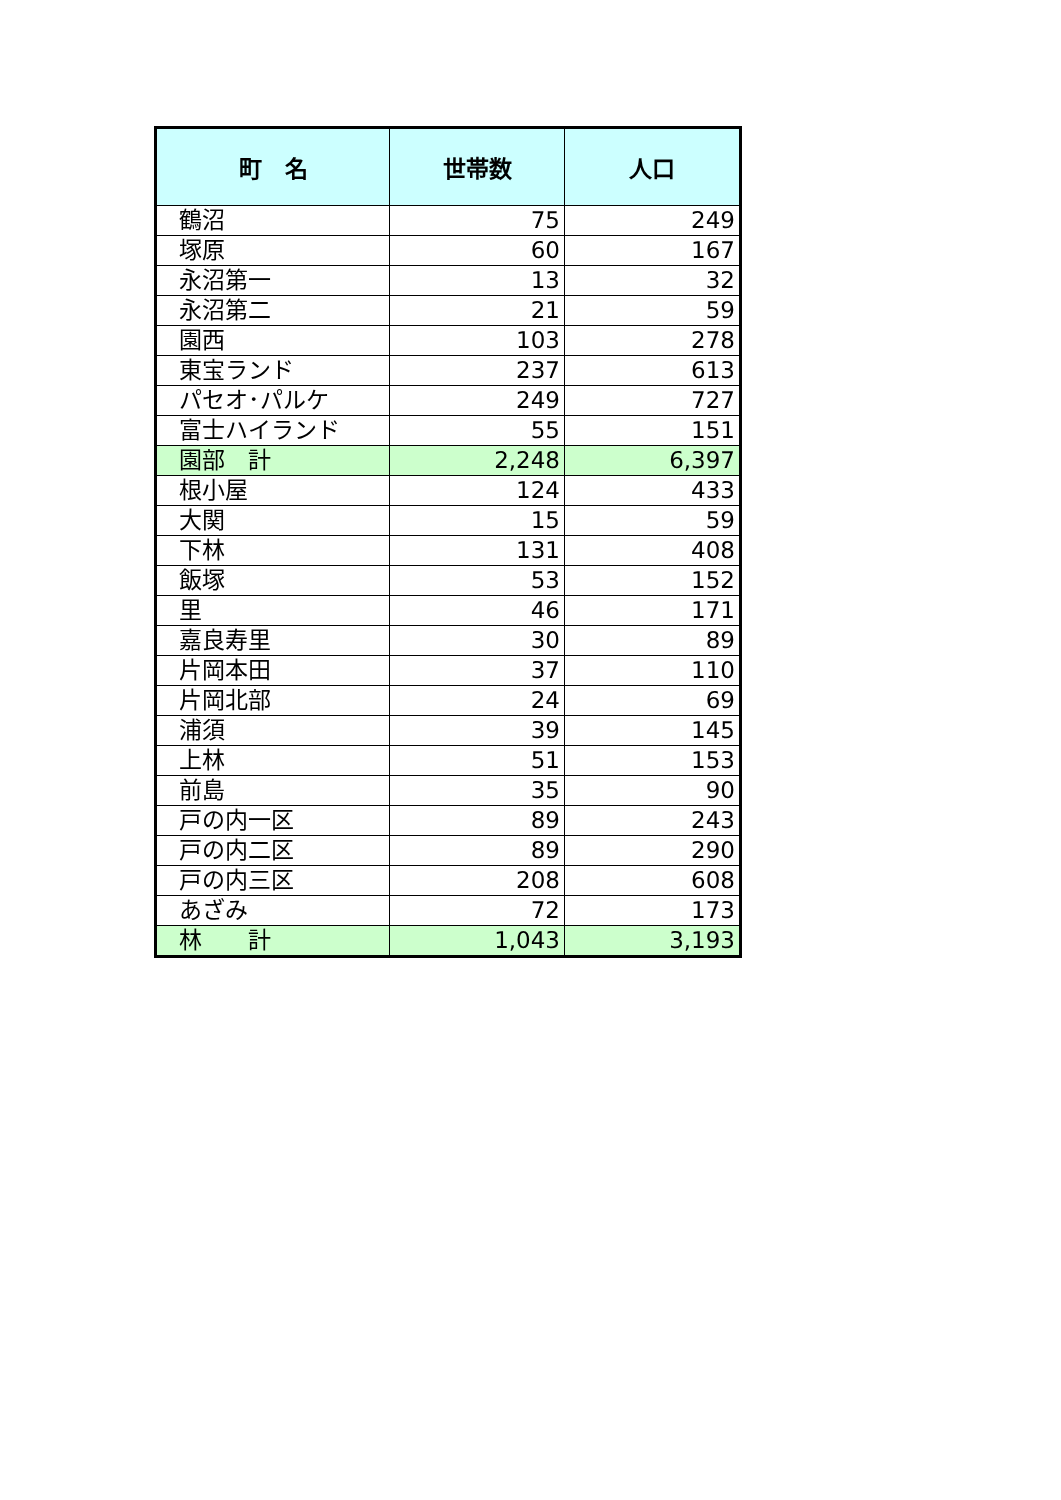| 町 名 | 世帯数 | 人口 |
| --- | --- | --- |
| 鶴沼 | 75 | 249 |
| 塚原 | 60 | 167 |
| 永沼第一 | 13 | 32 |
| 永沼第二 | 21 | 59 |
| 園西 | 103 | 278 |
| 東宝ランド | 237 | 613 |
| パセオ･パルケ | 249 | 727 |
| 富士ハイランド | 55 | 151 |
| 園部 計 | 2,248 | 6,397 |
| 根小屋 | 124 | 433 |
| 大関 | 15 | 59 |
| 下林 | 131 | 408 |
| 飯塚 | 53 | 152 |
| 里 | 46 | 171 |
| 嘉良寿里 | 30 | 89 |
| 片岡本田 | 37 | 110 |
| 片岡北部 | 24 | 69 |
| 浦須 | 39 | 145 |
| 上林 | 51 | 153 |
| 前島 | 35 | 90 |
| 戸の内一区 | 89 | 243 |
| 戸の内二区 | 89 | 290 |
| 戸の内三区 | 208 | 608 |
| あざみ | 72 | 173 |
| 林 計 | 1,043 | 3,193 |